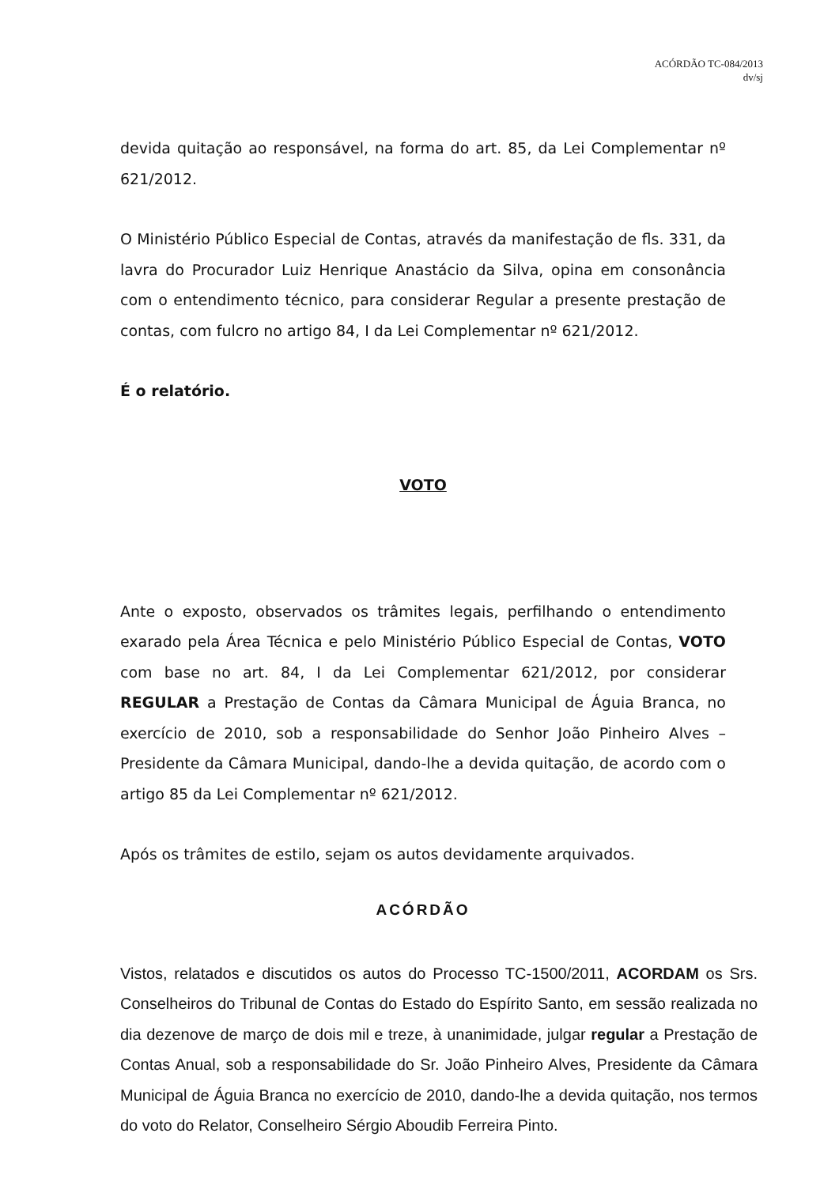ACÓRDÃO TC-084/2013
dv/sj
devida quitação ao responsável, na forma do art. 85, da Lei Complementar nº 621/2012.
O Ministério Público Especial de Contas, através da manifestação de fls. 331, da lavra do Procurador Luiz Henrique Anastácio da Silva, opina em consonância com o entendimento técnico, para considerar Regular a presente prestação de contas, com fulcro no artigo 84, I da Lei Complementar nº 621/2012.
É o relatório.
VOTO
Ante o exposto, observados os trâmites legais, perfilhando o entendimento exarado pela Área Técnica e pelo Ministério Público Especial de Contas, VOTO com base no art. 84, I da Lei Complementar 621/2012, por considerar REGULAR a Prestação de Contas da Câmara Municipal de Águia Branca, no exercício de 2010, sob a responsabilidade do Senhor João Pinheiro Alves – Presidente da Câmara Municipal, dando-lhe a devida quitação, de acordo com o artigo 85 da Lei Complementar nº 621/2012.
Após os trâmites de estilo, sejam os autos devidamente arquivados.
ACÓRDÃO
Vistos, relatados e discutidos os autos do Processo TC-1500/2011, ACORDAM os Srs. Conselheiros do Tribunal de Contas do Estado do Espírito Santo, em sessão realizada no dia dezenove de março de dois mil e treze, à unanimidade, julgar regular a Prestação de Contas Anual, sob a responsabilidade do Sr. João Pinheiro Alves, Presidente da Câmara Municipal de Águia Branca no exercício de 2010, dando-lhe a devida quitação, nos termos do voto do Relator, Conselheiro Sérgio Aboudib Ferreira Pinto.